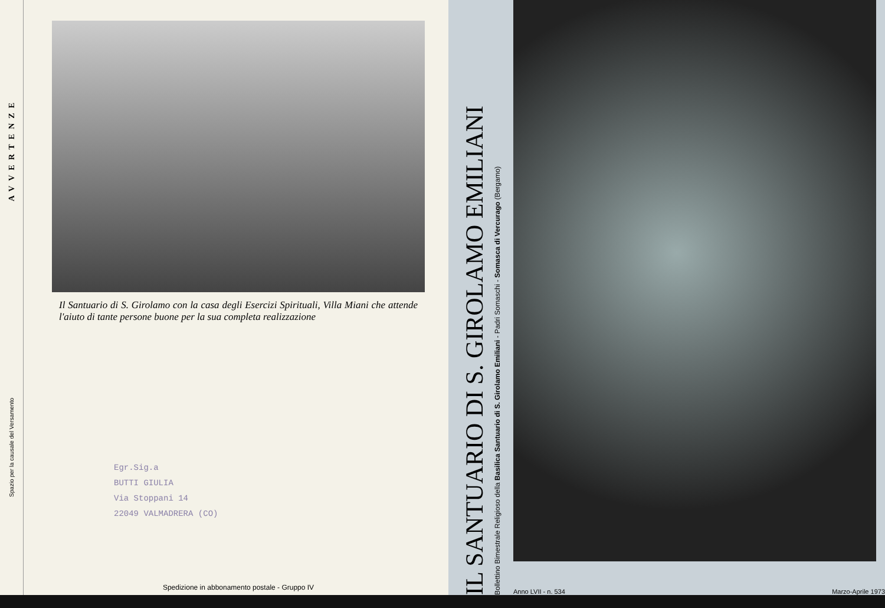AVVERTENZE
Spazio per la causale del Versamento
Il Santuario di S. Girolamo con la casa degli Esercizi Spirituali, Villa Miani che attende l'aiuto di tante persone buone per la sua completa realizzazione
Egr.Sig.a
BUTTI GIULIA
Via Stoppani 14
22049 VALMADRERA (CO)
Spedizione in abbonamento postale - Gruppo IV
IL SANTUARIO DI S. GIROLAMO EMILIANI
Bollettino Bimestrale Religioso della Basilica Santuario di S. Girolamo Emiliani - Padri Somaschi - Somasca di Vercurago (Bergamo)
Anno LVII - n. 534 Marzo-Aprile 1973